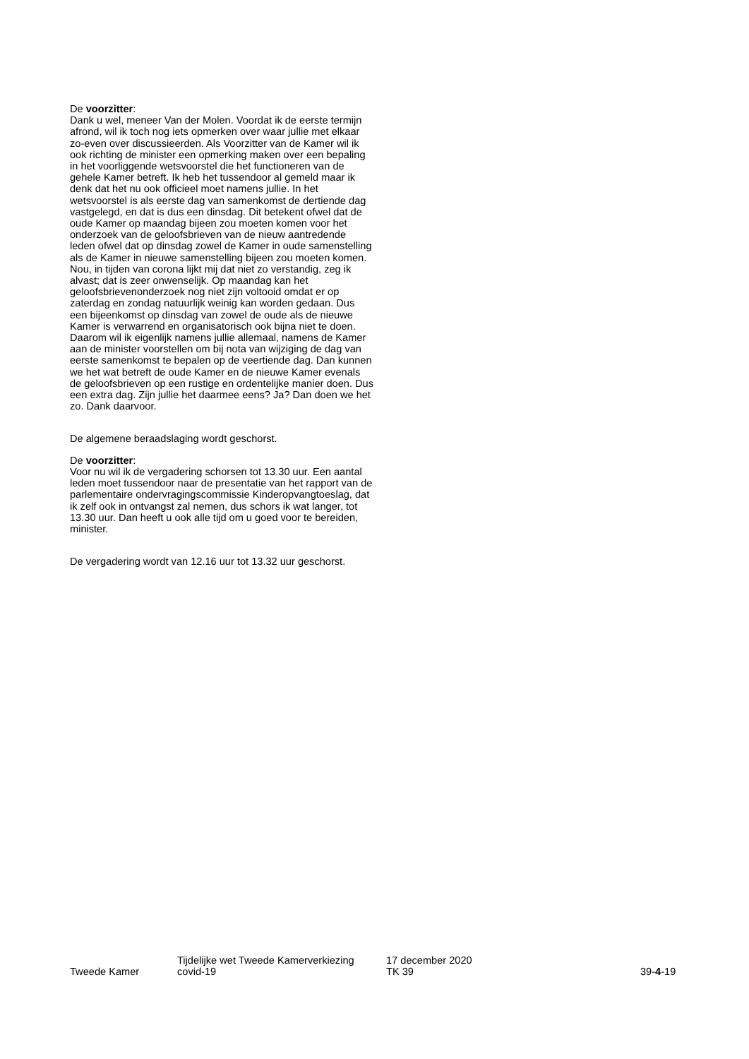De voorzitter:
Dank u wel, meneer Van der Molen. Voordat ik de eerste termijn afrond, wil ik toch nog iets opmerken over waar jullie met elkaar zo-even over discussieerden. Als Voorzitter van de Kamer wil ik ook richting de minister een opmerking maken over een bepaling in het voorliggende wetsvoorstel die het functioneren van de gehele Kamer betreft. Ik heb het tussendoor al gemeld maar ik denk dat het nu ook officieel moet namens jullie. In het wetsvoorstel is als eerste dag van samenkomst de dertiende dag vastgelegd, en dat is dus een dinsdag. Dit betekent ofwel dat de oude Kamer op maandag bijeen zou moeten komen voor het onderzoek van de geloofsbrieven van de nieuw aantredende leden ofwel dat op dinsdag zowel de Kamer in oude samenstelling als de Kamer in nieuwe samenstelling bijeen zou moeten komen. Nou, in tijden van corona lijkt mij dat niet zo verstandig, zeg ik alvast; dat is zeer onwenselijk. Op maandag kan het geloofsbrievenonderzoek nog niet zijn voltooid omdat er op zaterdag en zondag natuurlijk weinig kan worden gedaan. Dus een bijeenkomst op dinsdag van zowel de oude als de nieuwe Kamer is verwarrend en organisatorisch ook bijna niet te doen. Daarom wil ik eigenlijk namens jullie allemaal, namens de Kamer aan de minister voorstellen om bij nota van wijziging de dag van eerste samenkomst te bepalen op de veertiende dag. Dan kunnen we het wat betreft de oude Kamer en de nieuwe Kamer evenals de geloofsbrieven op een rustige en ordentelijke manier doen. Dus een extra dag. Zijn jullie het daarmee eens? Ja? Dan doen we het zo. Dank daarvoor.
De algemene beraadslaging wordt geschorst.
De voorzitter:
Voor nu wil ik de vergadering schorsen tot 13.30 uur. Een aantal leden moet tussendoor naar de presentatie van het rapport van de parlementaire ondervragingscommissie Kinderopvangtoeslag, dat ik zelf ook in ontvangst zal nemen, dus schors ik wat langer, tot 13.30 uur. Dan heeft u ook alle tijd om u goed voor te bereiden, minister.
De vergadering wordt van 12.16 uur tot 13.32 uur geschorst.
Tweede Kamer
Tijdelijke wet Tweede Kamerverkiezing
covid-19
17 december 2020
TK 39
39-4-19